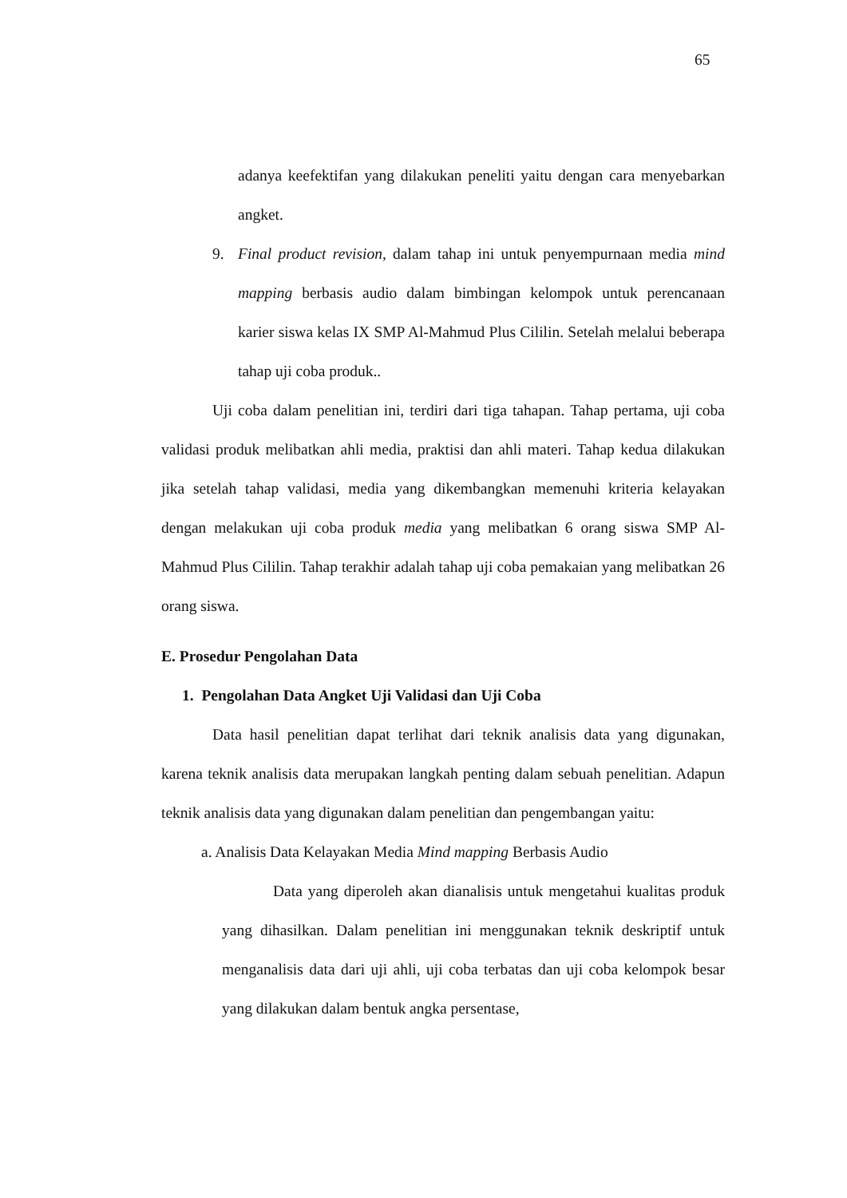65
adanya keefektifan yang dilakukan peneliti yaitu dengan cara menyebarkan angket.
9. Final product revision, dalam tahap ini untuk penyempurnaan media mind mapping berbasis audio dalam bimbingan kelompok untuk perencanaan karier siswa kelas IX SMP Al-Mahmud Plus Cililin. Setelah melalui beberapa tahap uji coba produk..
Uji coba dalam penelitian ini, terdiri dari tiga tahapan. Tahap pertama, uji coba validasi produk melibatkan ahli media, praktisi dan ahli materi. Tahap kedua dilakukan jika setelah tahap validasi, media yang dikembangkan memenuhi kriteria kelayakan dengan melakukan uji coba produk media yang melibatkan 6 orang siswa SMP Al-Mahmud Plus Cililin. Tahap terakhir adalah tahap uji coba pemakaian yang melibatkan 26 orang siswa.
E. Prosedur Pengolahan Data
1. Pengolahan Data Angket Uji Validasi dan Uji Coba
Data hasil penelitian dapat terlihat dari teknik analisis data yang digunakan, karena teknik analisis data merupakan langkah penting dalam sebuah penelitian. Adapun teknik analisis data yang digunakan dalam penelitian dan pengembangan yaitu:
a. Analisis Data Kelayakan Media Mind mapping Berbasis Audio
Data yang diperoleh akan dianalisis untuk mengetahui kualitas produk yang dihasilkan. Dalam penelitian ini menggunakan teknik deskriptif untuk menganalisis data dari uji ahli, uji coba terbatas dan uji coba kelompok besar yang dilakukan dalam bentuk angka persentase,